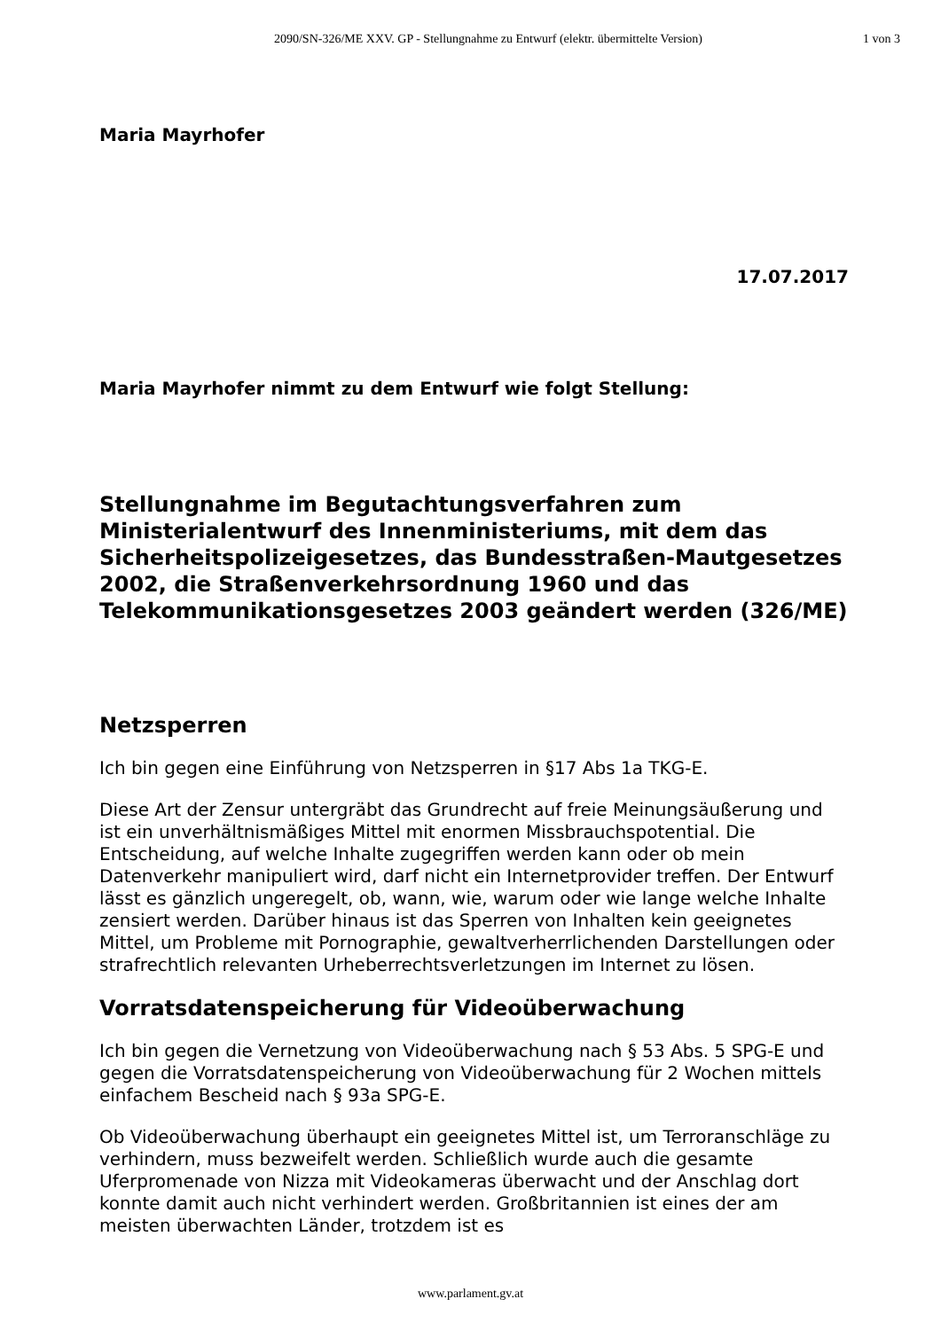2090/SN-326/ME XXV. GP - Stellungnahme zu Entwurf (elektr. übermittelte Version)
1 von 3
Maria Mayrhofer
17.07.2017
Maria Mayrhofer nimmt zu dem Entwurf wie folgt Stellung:
Stellungnahme im Begutachtungsverfahren zum Ministerialentwurf des Innenministeriums, mit dem das Sicherheitspolizeigesetzes, das Bundesstraßen-Mautgesetzes 2002, die Straßenverkehrsordnung 1960 und das Telekommunikationsgesetzes 2003 geändert werden (326/ME)
Netzsperren
Ich bin gegen eine Einführung von Netzsperren in §17 Abs 1a TKG-E.
Diese Art der Zensur untergräbt das Grundrecht auf freie Meinungsäußerung und ist ein unverhältnismäßiges Mittel mit enormen Missbrauchspotential. Die Entscheidung, auf welche Inhalte zugegriffen werden kann oder ob mein Datenverkehr manipuliert wird, darf nicht ein Internetprovider treffen. Der Entwurf lässt es gänzlich ungeregelt, ob, wann, wie, warum oder wie lange welche Inhalte zensiert werden. Darüber hinaus ist das Sperren von Inhalten kein geeignetes Mittel, um Probleme mit Pornographie, gewaltverherrlichenden Darstellungen oder strafrechtlich relevanten Urheberrechtsverletzungen im Internet zu lösen.
Vorratsdatenspeicherung für Videoüberwachung
Ich bin gegen die Vernetzung von Videoüberwachung nach § 53 Abs. 5 SPG-E und gegen die Vorratsdatenspeicherung von Videoüberwachung für 2 Wochen mittels einfachem Bescheid nach § 93a SPG-E.
Ob Videoüberwachung überhaupt ein geeignetes Mittel ist, um Terroranschläge zu verhindern, muss bezweifelt werden. Schließlich wurde auch die gesamte Uferpromenade von Nizza mit Videokameras überwacht und der Anschlag dort konnte damit auch nicht verhindert werden. Großbritannien ist eines der am meisten überwachten Länder, trotzdem ist es
www.parlament.gv.at